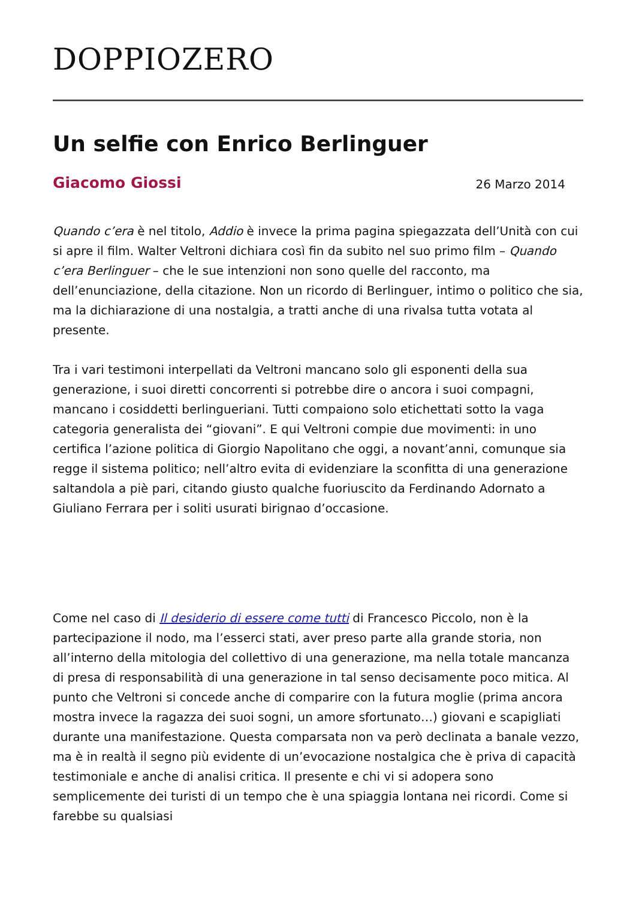DOPPIOZERO
Un selfie con Enrico Berlinguer
Giacomo Giossi 26 Marzo 2014
Quando c’era è nel titolo, Addio è invece la prima pagina spiegazzata dell’Unità con cui si apre il film. Walter Veltroni dichiara così fin da subito nel suo primo film – Quando c’era Berlinguer – che le sue intenzioni non sono quelle del racconto, ma dell’enunciazione, della citazione. Non un ricordo di Berlinguer, intimo o politico che sia, ma la dichiarazione di una nostalgia, a tratti anche di una rivalsa tutta votata al presente.
Tra i vari testimoni interpellati da Veltroni mancano solo gli esponenti della sua generazione, i suoi diretti concorrenti si potrebbe dire o ancora i suoi compagni, mancano i cosiddetti berlingueriani. Tutti compaiono solo etichettati sotto la vaga categoria generalista dei “giovani”. E qui Veltroni compie due movimenti: in uno certifica l’azione politica di Giorgio Napolitano che oggi, a novant’anni, comunque sia regge il sistema politico; nell’altro evita di evidenziare la sconfitta di una generazione saltandola a piè pari, citando giusto qualche fuoriuscito da Ferdinando Adornato a Giuliano Ferrara per i soliti usurati birignao d’occasione.
Come nel caso di Il desiderio di essere come tutti di Francesco Piccolo, non è la partecipazione il nodo, ma l’esserci stati, aver preso parte alla grande storia, non all’interno della mitologia del collettivo di una generazione, ma nella totale mancanza di presa di responsabilità di una generazione in tal senso decisamente poco mitica. Al punto che Veltroni si concede anche di comparire con la futura moglie (prima ancora mostra invece la ragazza dei suoi sogni, un amore sfortunato…) giovani e scapigliati durante una manifestazione. Questa comparsata non va però declinata a banale vezzo, ma è in realtà il segno più evidente di un’evocazione nostalgica che è priva di capacità testimoniale e anche di analisi critica. Il presente e chi vi si adopera sono semplicemente dei turisti di un tempo che è una spiaggia lontana nei ricordi. Come si farebbe su qualsiasi